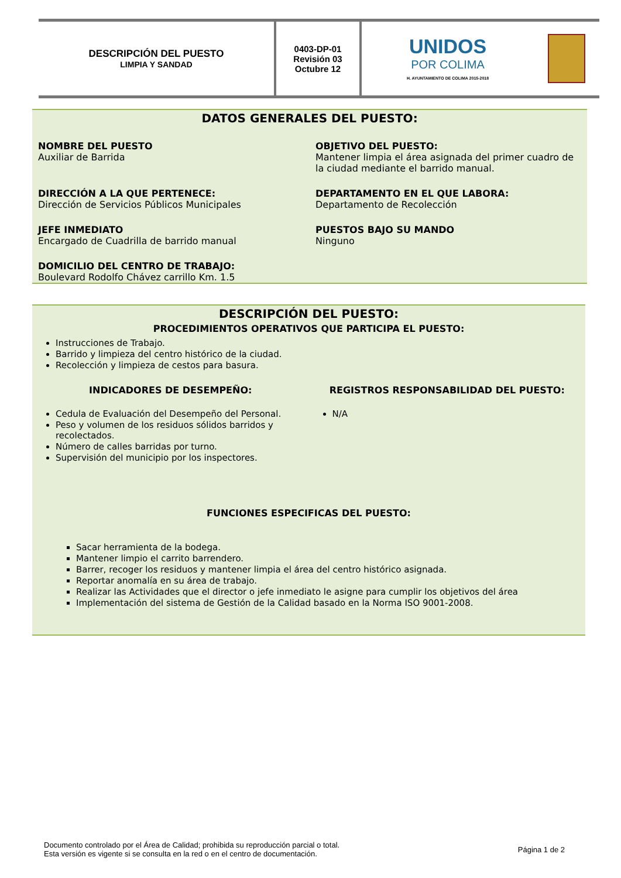| DESCRIPCIÓN DEL PUESTO LIMPIA Y SANDAD | 0403-DP-01 Revisión 03 Octubre 12 | UNIDOS POR COLIMA H. AYUNTAMIENTO DE COLIMA 2015-2018 | |
DATOS GENERALES DEL PUESTO:
NOMBRE DEL PUESTO
Auxiliar de Barrida
OBJETIVO DEL PUESTO:
Mantener limpia el área asignada del primer cuadro de la ciudad mediante el barrido manual.
DIRECCIÓN A LA QUE PERTENECE:
Dirección de Servicios Públicos Municipales
DEPARTAMENTO EN EL QUE LABORA:
Departamento de Recolección
JEFE INMEDIATO
Encargado de Cuadrilla de barrido manual
PUESTOS BAJO SU MANDO
Ninguno
DOMICILIO DEL CENTRO DE TRABAJO:
Boulevard Rodolfo Chávez carrillo Km. 1.5
DESCRIPCIÓN DEL PUESTO:
PROCEDIMIENTOS OPERATIVOS QUE PARTICIPA EL PUESTO:
Instrucciones de Trabajo.
Barrido y limpieza del centro histórico de la ciudad.
Recolección y limpieza de cestos para basura.
INDICADORES DE DESEMPEÑO:
Cedula de Evaluación del Desempeño del Personal.
Peso y volumen de los residuos sólidos barridos y recolectados.
Número de calles barridas por turno.
Supervisión del municipio por los inspectores.
REGISTROS RESPONSABILIDAD DEL PUESTO:
N/A
FUNCIONES ESPECIFICAS DEL PUESTO:
Sacar herramienta de la bodega.
Mantener limpio el carrito barrendero.
Barrer, recoger los residuos y mantener limpia el área del centro histórico asignada.
Reportar anomalía en su área de trabajo.
Realizar las Actividades que el director o jefe inmediato le asigne para cumplir los objetivos del área
Implementación del sistema de Gestión de la Calidad basado en la Norma ISO 9001-2008.
Documento controlado por el Área de Calidad; prohibida su reproducción parcial o total.
Esta versión es vigente si se consulta en la red o en el centro de documentación.
Página 1 de 2